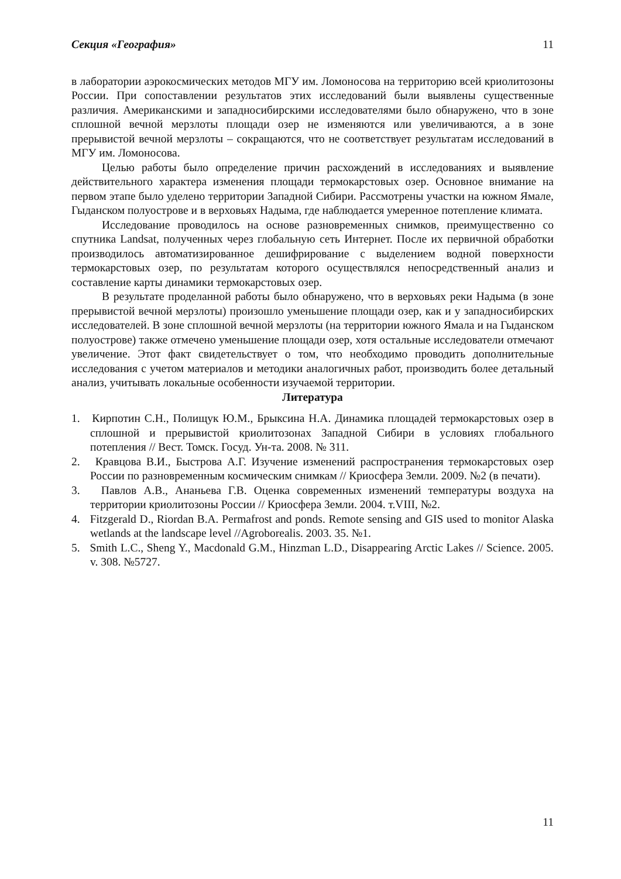Секция «География» 11
в лаборатории аэрокосмических методов МГУ им. Ломоносова на территорию всей криолитозоны России. При сопоставлении результатов этих исследований были выявлены существенные различия. Американскими и западносибирскими исследователями было обнаружено, что в зоне сплошной вечной мерзлоты площади озер не изменяются или увеличиваются, а в зоне прерывистой вечной мерзлоты – сокращаются, что не соответствует результатам исследований в МГУ им. Ломоносова.
Целью работы было определение причин расхождений в исследованиях и выявление действительного характера изменения площади термокарстовых озер. Основное внимание на первом этапе было уделено территории Западной Сибири. Рассмотрены участки на южном Ямале, Гыданском полуострове и в верховьях Надыма, где наблюдается умеренное потепление климата.
Исследование проводилось на основе разновременных снимков, преимущественно со спутника Landsat, полученных через глобальную сеть Интернет. После их первичной обработки производилось автоматизированное дешифрирование с выделением водной поверхности термокарстовых озер, по результатам которого осуществлялся непосредственный анализ и составление карты динамики термокарстовых озер.
В результате проделанной работы было обнаружено, что в верховьях реки Надыма (в зоне прерывистой вечной мерзлоты) произошло уменьшение площади озер, как и у западносибирских исследователей. В зоне сплошной вечной мерзлоты (на территории южного Ямала и на Гыданском полуострове) также отмечено уменьшение площади озер, хотя остальные исследователи отмечают увеличение. Этот факт свидетельствует о том, что необходимо проводить дополнительные исследования с учетом материалов и методики аналогичных работ, производить более детальный анализ, учитывать локальные особенности изучаемой территории.
Литература
1. Кирпотин С.Н., Полищук Ю.М., Брыксина Н.А. Динамика площадей термокарстовых озер в сплошной и прерывистой криолитозонах Западной Сибири в условиях глобального потепления // Вест. Томск. Госуд. Ун-та. 2008. № 311.
2. Кравцова В.И., Быстрова А.Г. Изучение изменений распространения термокарстовых озер России по разновременным космическим снимкам // Криосфера Земли. 2009. №2 (в печати).
3. Павлов А.В., Ананьева Г.В. Оценка современных изменений температуры воздуха на территории криолитозоны России // Криосфера Земли. 2004. т.VIII, №2.
4. Fitzgerald D., Riordan B.A. Permafrost and ponds. Remote sensing and GIS used to monitor Alaska wetlands at the landscape level //Agroborealis. 2003. 35. №1.
5. Smith L.C., Sheng Y., Macdonald G.M., Hinzman L.D., Disappearing Arctic Lakes // Science. 2005. v. 308. №5727.
11